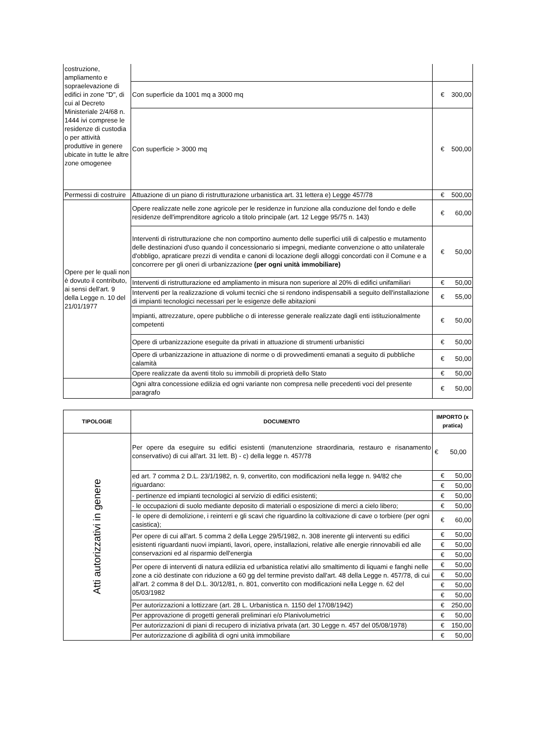| costruzione, ampliamento e sopraelevazione di edifici in zone "D", di cui al Decreto Ministeriale 2/4/68 n. 1444 ivi comprese le residenze di custodia o per attività produttive in genere ubicate in tutte le altre zone omogenee | | |
| | Con superficie da 1001 mq a 3000 mq | € 300,00 |
| | Con superficie > 3000 mq | € 500,00 |
| Permessi di costruire | Attuazione di un piano di ristrutturazione urbanistica art. 31 lettera e) Legge 457/78 | € 500,00 |
| Opere per le quali non è dovuto il contributo, ai sensi dell'art. 9 della Legge n. 10 del 21/01/1977 | Opere realizzate nelle zone agricole per le residenze in funzione alla conduzione del fondo e delle residenze dell'imprenditore agricolo a titolo principale (art. 12 Legge 95/75 n. 143) | € 60,00 |
| | Interventi di ristrutturazione che non comportino aumento delle superfici utili di calpestio e mutamento delle destinazioni d'uso quando il concessionario si impegni, mediante convenzione o atto unilaterale d'obbligo, apraticare prezzi di vendita e canoni di locazione degli alloggi concordati con il Comune e a concorrere per gli oneri di urbanizzazione (per ogni unità immobiliare) | € 50,00 |
| | Interventi di ristrutturazione ed ampliamento in misura non superiore al 20% di edifici unifamiliari | € 50,00 |
| | Interventi per la realizzazione di volumi tecnici che si rendono indispensabili a seguito dell'installazione di impianti tecnologici necessari per le esigenze delle abitazioni | € 55,00 |
| | Impianti, attrezzature, opere pubbliche o di interesse generale realizzate dagli enti istituzionalmente competenti | € 50,00 |
| | Opere di urbanizzazione eseguite da privati in attuazione di strumenti urbanistici | € 50,00 |
| | Opere di urbanizzazione in attuazione di norme o di provvedimenti emanati a seguito di pubbliche calamità | € 50,00 |
| | Opere realizzate da aventi titolo su immobili di proprietà dello Stato | € 50,00 |
| | Ogni altra concessione edilizia ed ogni variante non compresa nelle precedenti voci del presente paragrafo | € 50,00 |
| TIPOLOGIE | DOCUMENTO | IMPORTO (x pratica) |
| --- | --- | --- |
| Atti autorizzativi in genere | Per opere da eseguire su edifici esistenti (manutenzione straordinaria, restauro e risanamento conservativo) di cui all'art. 31 lett. B) - c) della legge n. 457/78 | € 50,00 |
| | ed art. 7 comma 2 D.L. 23/1/1982, n. 9, convertito, con modificazioni nella legge n. 94/82 che riguardano: | € 50,00 |
| | | € 50,00 |
| | - pertinenze ed impianti tecnologici al servizio di edifici esistenti; | € 50,00 |
| | - le occupazioni di suolo mediante deposito di materiali o esposizione di merci a cielo libero; | € 50,00 |
| | - le opere di demolizione, i reinterri e gli scavi che riguardino la coltivazione di cave o torbiere (per ogni casistica); | € 60,00 |
| | Per opere di cui all'art. 5 comma 2 della Legge 29/5/1982, n. 308 inerente gli interventi su edifici esistenti riguardanti nuovi impianti, lavori, opere, installazioni, relative alle energie rinnovabili ed alle conservazioni ed al risparmio dell'energia | € 50,00 |
| | | € 50,00 |
| | | € 50,00 |
| | Per opere di interventi di natura edilizia ed urbanistica relativi allo smaltimento di liquami e fanghi nelle zone a ciò destinate con riduzione a 60 gg del termine previsto dall'art. 48 della Legge n. 457/78, di cui all'art. 2 comma 8 del D.L. 30/12/81, n. 801, convertito con modificazioni nella Legge n. 62 del 05/03/1982 | € 50,00 |
| | | € 50,00 |
| | | € 50,00 |
| | | € 50,00 |
| | Per autorizzazioni a lottizzare (art. 28 L. Urbanistica n. 1150 del 17/08/1942) | € 250,00 |
| | Per approvazione di progetti generali preliminari e/o Planivolumetrici | € 50,00 |
| | Per autorizzazioni di piani di recupero di iniziativa privata (art. 30 Legge n. 457 del 05/08/1978) | € 150,00 |
| | Per autorizzazione di agibilità di ogni unità immobiliare | € 50,00 |